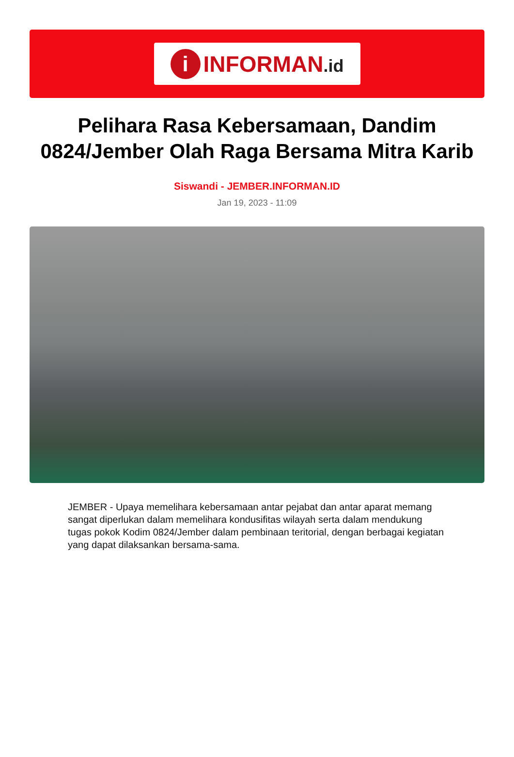i
INFORMAN.id
Pelihara Rasa Kebersamaan, Dandim 0824/Jember Olah Raga Bersama Mitra Karib
Siswandi - JEMBER.INFORMAN.ID
Jan 19, 2023 - 11:09
JEMBER - Upaya memelihara kebersamaan antar pejabat dan antar aparat memang sangat diperlukan dalam memelihara kondusifitas wilayah serta dalam mendukung tugas pokok Kodim 0824/Jember dalam pembinaan teritorial, dengan berbagai kegiatan yang dapat dilaksankan bersama-sama.